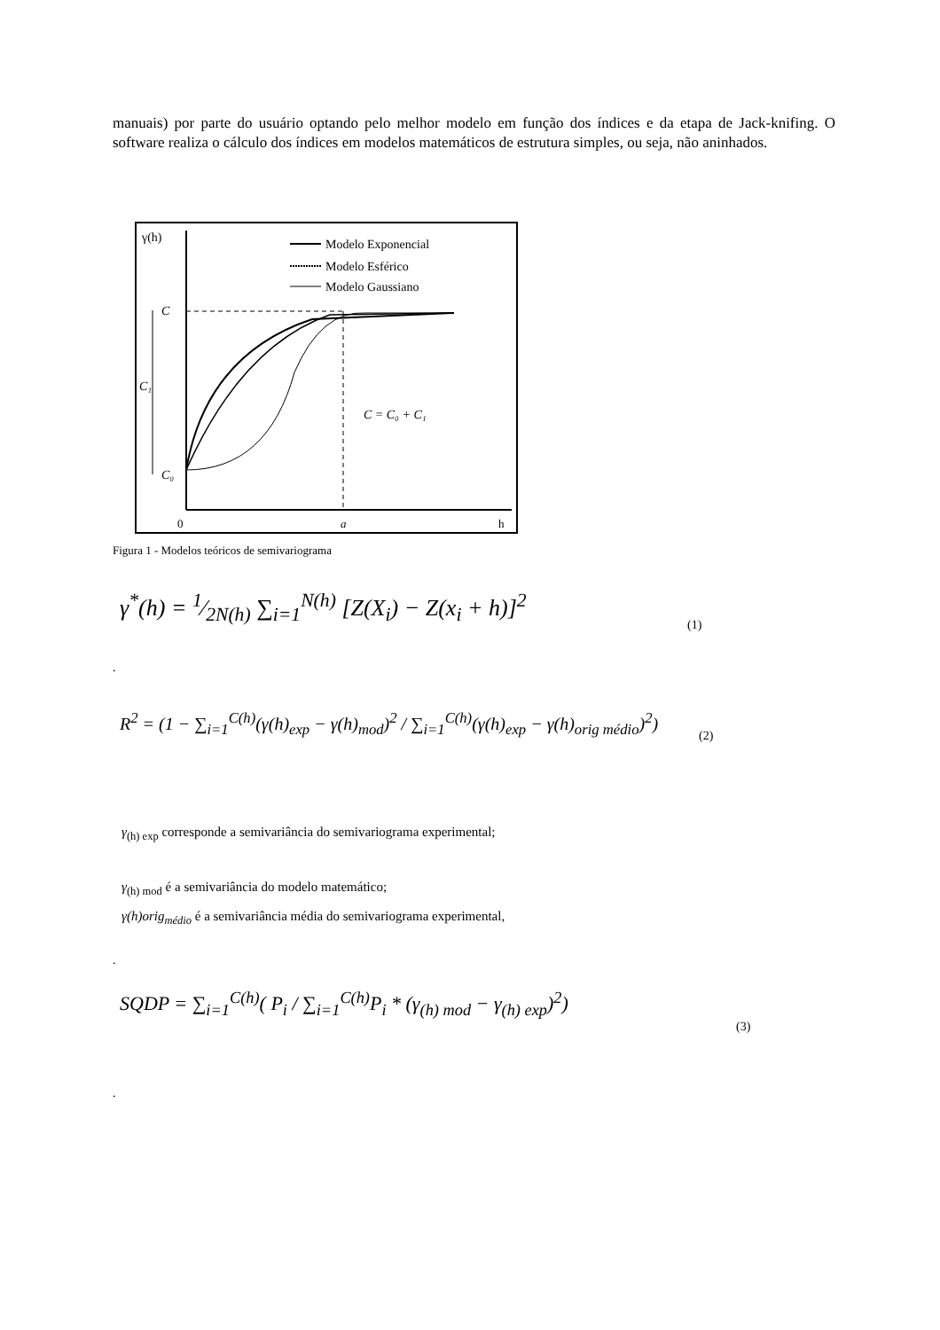manuais) por parte do usuário optando pelo melhor modelo em função dos índices e da etapa de Jack-knifing. O software realiza o cálculo dos índices em modelos matemáticos de estrutura simples, ou seja, não aninhados.
γ(h)
Modelo Exponencial
Modelo Esférico
Modelo Gaussiano
C
C₁
C₀
C = C₀ + C₁
0
a
h
Figura 1 - Modelos teóricos de semivariograma
γ<sup>*</sup>(h) = 1⁄2N(h) ∑<sub>i=1</sub><sup>N(h)</sup> [Z(X<sub>i</sub>) − Z(x<sub>i</sub> + h)]<sup>2</sup>
(1)
.
R<sup>2</sup> = (1 − ∑<sub>i=1</sub><sup>C(h)</sup>(γ(h)<sub>exp</sub> − γ(h)<sub>mod</sub>)<sup>2</sup> / ∑<sub>i=1</sub><sup>C(h)</sup>(γ(h)<sub>exp</sub> − γ(h)<sub>orig médio</sub>)<sup>2</sup>)
(2)
γ<sub>(h) exp</sub> corresponde a semivariância do semivariograma experimental;
γ<sub>(h) mod</sub> é a semivariância do modelo matemático;
γ(h)orig<sub>médio</sub> é a semivariância média do semivariograma experimental,
.
SQDP = ∑<sub>i=1</sub><sup>C(h)</sup>( P<sub>i</sub> / ∑<sub>i=1</sub><sup>C(h)</sup>P<sub>i</sub> * (γ<sub>(h) mod</sub> − γ<sub>(h) exp</sub>)<sup>2</sup>)
(3)
.